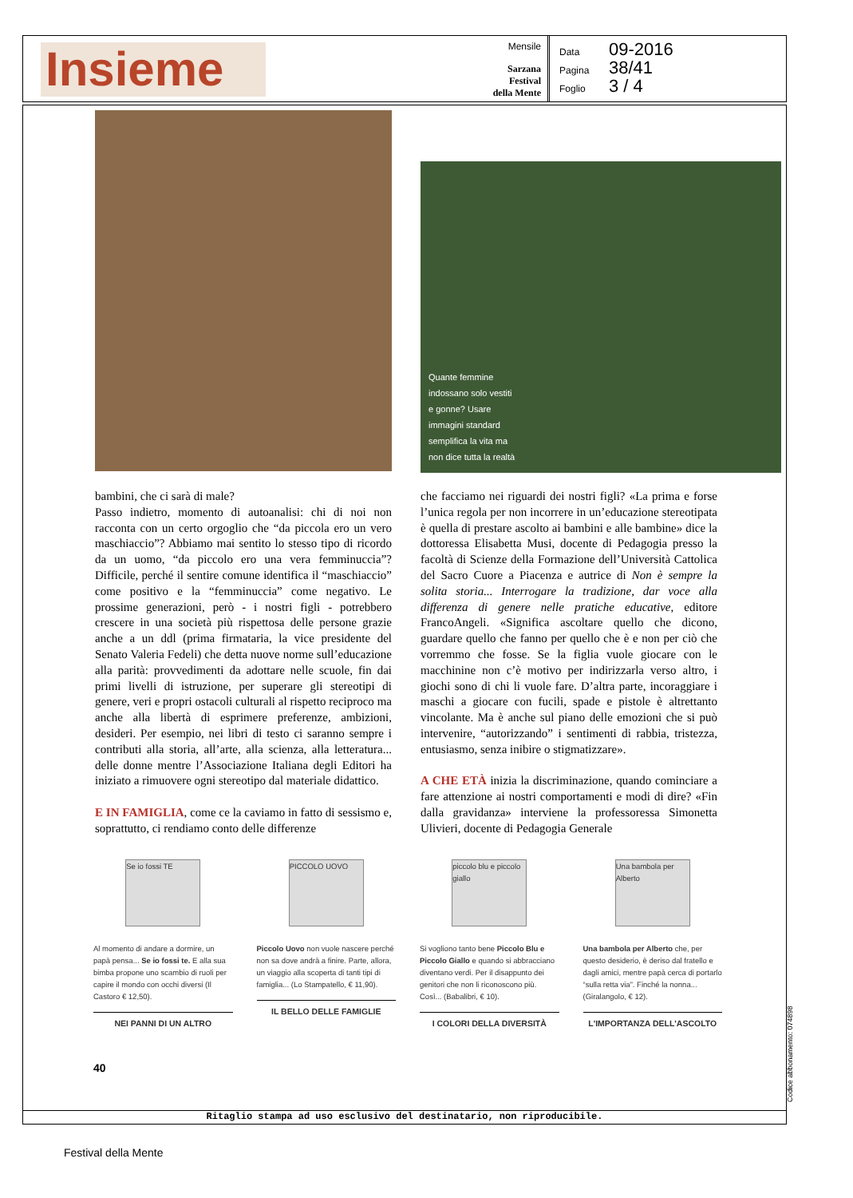Insieme
Mensile
Sarzana
Festival
della Mente
Data 09-2016
Pagina 38/41
Foglio 3 / 4
Quante femmine
indossano solo vestiti
e gonne? Usare
immagini standard
semplifica la vita ma
non dice tutta la realtà
bambini, che ci sarà di male?
Passo indietro, momento di autoanalisi: chi di noi non racconta con un certo orgoglio che “da piccola ero un vero maschiaccio”? Abbiamo mai sentito lo stesso tipo di ricordo da un uomo, “da piccolo ero una vera femminuccia”? Difficile, perché il sentire comune identifica il “maschiaccio” come positivo e la “femminuccia” come negativo. Le prossime generazioni, però - i nostri figli - potrebbero crescere in una società più rispettosa delle persone grazie anche a un ddl (prima firmataria, la vice presidente del Senato Valeria Fedeli) che detta nuove norme sull’educazione alla parità: provvedimenti da adottare nelle scuole, fin dai primi livelli di istruzione, per superare gli stereotipi di genere, veri e propri ostacoli culturali al rispetto reciproco ma anche alla libertà di esprimere preferenze, ambizioni, desideri. Per esempio, nei libri di testo ci saranno sempre i contributi alla storia, all’arte, alla scienza, alla letteratura... delle donne mentre l’Associazione Italiana degli Editori ha iniziato a rimuovere ogni stereotipo dal materiale didattico.
E IN FAMIGLIA, come ce la caviamo in fatto di sessismo e, soprattutto, ci rendiamo conto delle differenze
che facciamo nei riguardi dei nostri figli? «La prima e forse l’unica regola per non incorrere in un’educazione stereotipata è quella di prestare ascolto ai bambini e alle bambine» dice la dottoressa Elisabetta Musi, docente di Pedagogia presso la facoltà di Scienze della Formazione dell’Università Cattolica del Sacro Cuore a Piacenza e autrice di Non è sempre la solita storia... Interrogare la tradizione, dar voce alla differenza di genere nelle pratiche educative, editore FrancoAngeli. «Significa ascoltare quello che dicono, guardare quello che fanno per quello che è e non per ciò che vorremmo che fosse. Se la figlia vuole giocare con le macchinine non c’è motivo per indirizzarla verso altro, i giochi sono di chi li vuole fare. D’altra parte, incoraggiare i maschi a giocare con fucili, spade e pistole è altrettanto vincolante. Ma è anche sul piano delle emozioni che si può intervenire, “autorizzando” i sentimenti di rabbia, tristezza, entusiasmo, senza inibire o stigmatizzare».
A CHE ETÀ inizia la discriminazione, quando cominciare a fare attenzione ai nostri comportamenti e modi di dire? «Fin dalla gravidanza» interviene la professoressa Simonetta Ulivieri, docente di Pedagogia Generale
Se io fossi TE
Al momento di andare a dormire, un papà pensa... Se io fossi te. E alla sua bimba propone uno scambio di ruoli per capire il mondo con occhi diversi (Il Castoro € 12,50).
NEI PANNI DI UN ALTRO
PICCOLO UOVO
Piccolo Uovo non vuole nascere perché non sa dove andrà a finire. Parte, allora, un viaggio alla scoperta di tanti tipi di famiglia... (Lo Stampatello, € 11,90).
IL BELLO DELLE FAMIGLIE
piccolo blu e piccolo giallo
Si vogliono tanto bene Piccolo Blu e Piccolo Giallo e quando si abbracciano diventano verdi. Per il disappunto dei genitori che non li riconoscono più. Così... (Babalibri, € 10).
I COLORI DELLA DIVERSITÀ
Una bambola per Alberto
Una bambola per Alberto che, per questo desiderio, è deriso dal fratello e dagli amici, mentre papà cerca di portarlo “sulla retta via”. Finché la nonna... (Giralangolo, € 12).
L'IMPORTANZA DELL'ASCOLTO
40
Ritaglio stampa ad uso esclusivo del destinatario, non riproducibile.
Codice abbonamento: 074898
Festival della Mente